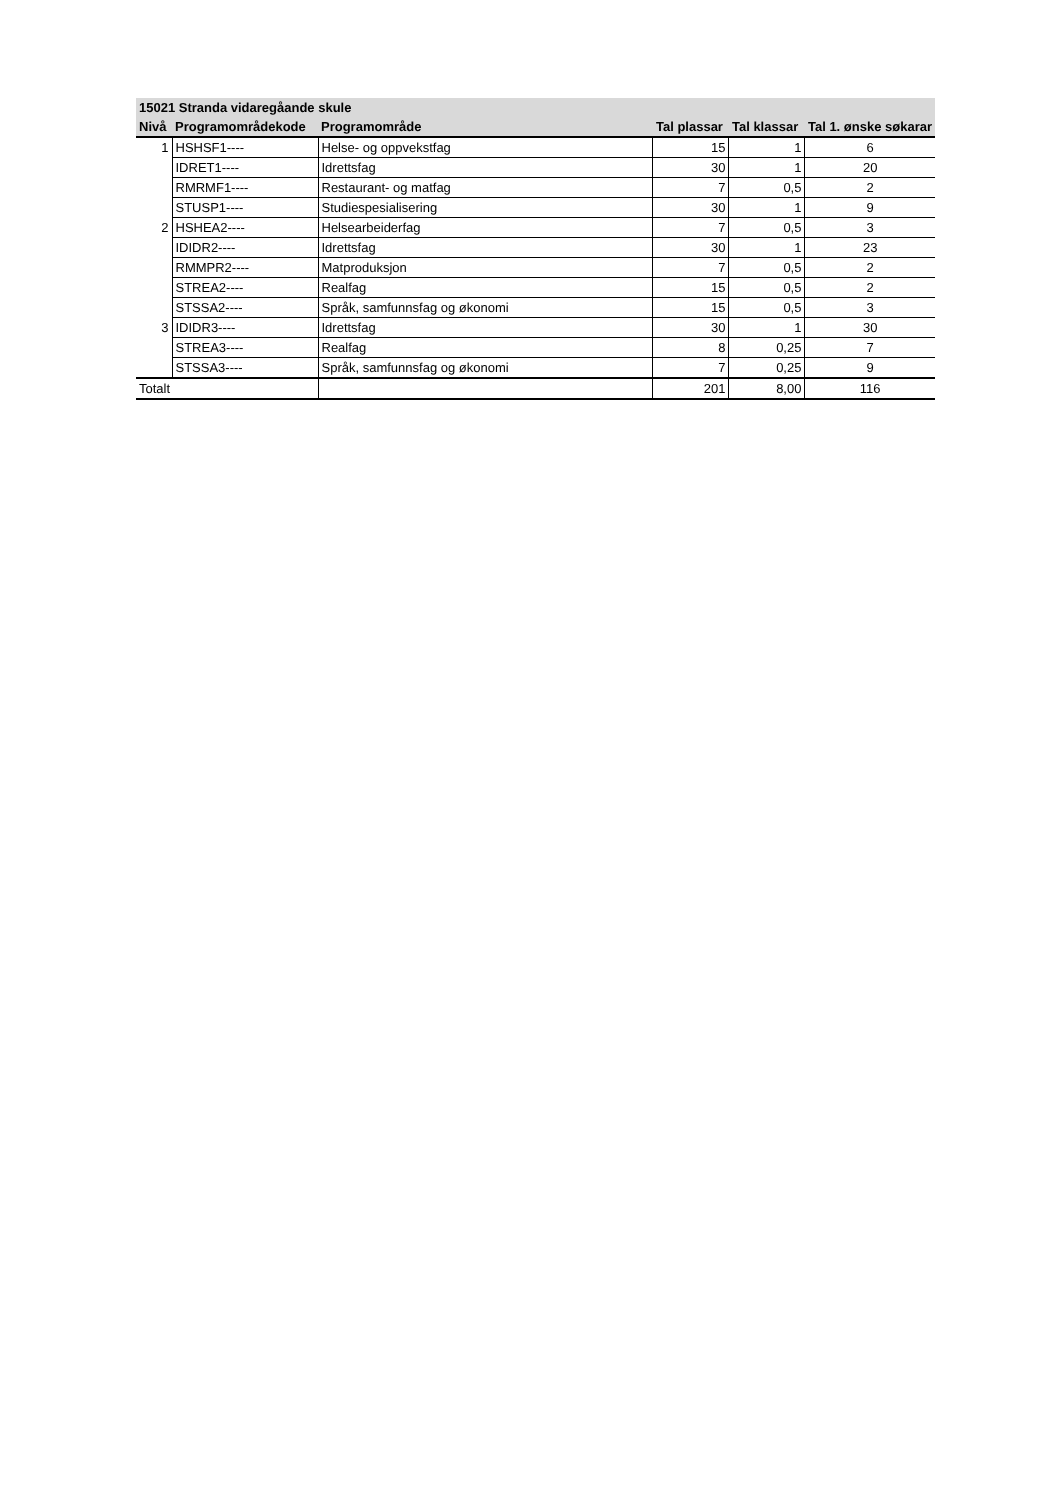| 15021 Stranda vidaregåande skule | | | | | |
| --- | --- | --- | --- | --- | --- |
| Nivå | Programområdekode | Programområde | Tal plassar | Tal klassar | Tal 1. ønske søkarar |
| 1 | HSHSF1---- | Helse- og oppvekstfag | 15 | 1 | 6 |
| | IDRET1---- | Idrettsfag | 30 | 1 | 20 |
| | RMRMF1---- | Restaurant- og matfag | 7 | 0,5 | 2 |
| | STUSP1---- | Studiespesialisering | 30 | 1 | 9 |
| 2 | HSHEA2---- | Helsearbeiderfag | 7 | 0,5 | 3 |
| | IDIDR2---- | Idrettsfag | 30 | 1 | 23 |
| | RMMPR2---- | Matproduksjon | 7 | 0,5 | 2 |
| | STREA2---- | Realfag | 15 | 0,5 | 2 |
| | STSSA2---- | Språk, samfunnsfag og økonomi | 15 | 0,5 | 3 |
| 3 | IDIDR3---- | Idrettsfag | 30 | 1 | 30 |
| | STREA3---- | Realfag | 8 | 0,25 | 7 |
| | STSSA3---- | Språk, samfunnsfag og økonomi | 7 | 0,25 | 9 |
| Totalt | | | 201 | 8,00 | 116 |